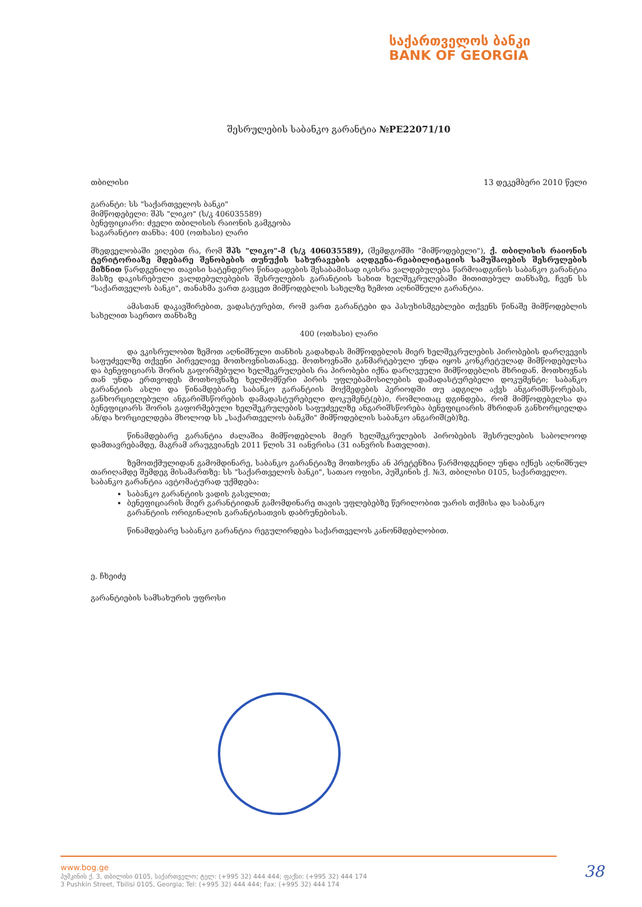საქართველოს ბანკი
BANK OF GEORGIA
შესრულების საბანკო გარანტია №PE22071/10
თბილისი 13 დეკემბერი 2010 წელი
გარანტი: სს "საქართველოს ბანკი"
მიმწოდებელი: შპს "ლიკო" (ს/კ 406035589)
ბენეფიციარი: ძველი თბილისის რაიონის გამგეობა
საგარანტიო თანხა: 400 (ოთხასი) ლარი
მხედველობაში ვიღებთ რა, რომ შპს "ლიკო"-მ (ს/კ 406035589), (შემდგომში "მიმწოდებელი"), ქ. თბილისის რაიონის ტერიტორიაზე მდებარე შენობების თუნუქის სახურავების აღდგენა-რეაბილიტაციის სამუშაოების შესრულების მიზნით წარდგენილი თავისი სატენდერო წინადადების შესაბამისად იკისრა ვალდებულება წარმოადგინოს საბანკო გარანტია მასზე დაკისრებული ვალდებულებების შესრულების გარანტიის სახით ხელშეკრულებაში მითითებულ თანხაზე, ჩვენ სს "საქართველოს ბანკი", თანახმა ვართ გავცეთ მიმწოდებლის სახელზე ზემოთ აღნიშნული გარანტია.
ამასთან დაკავშირებით, ვადასტურებთ, რომ ვართ გარანტები და პასუხისმგებლები თქვენს წინაშე მიმწოდებლის სახელით საერთო თანხაზე
400 (ოთხასი) ლარი
და ვკისრულობთ ზემოთ აღნიშნული თანხის გადახდას მიმწოდებლის მიერ ხელშეკრულების პირობების დარღვევის საფუძველზე თქვენი პირველივე მოთხოვნისთანავე. მოთხოვნაში განმარტებული უნდა იყოს კონკრეტულად მიმწოდებელსა და ბენეფიციარს შორის გაფორმებული ხელშეკრულების რა პირობები იქნა დარღვეული მიმწოდებლის მხრიდან. მოთხოვნას თან უნდა ერთვოდეს მოთხოვნაზე ხელმომწერი პირის უფლებამოსილების დამადასტურებელი დოკუმენტი; საბანკო გარანტიის ასლი და წინამდებარე საბანკო გარანტიის მოქმედების პერიოდში თუ ადგილი აქვს ანგარიშსწორებას, განხორციელებული ანგარიშსწორების დამადასტურებელი დოკუმენტ(ებ)ი, რომლითაც დგინდება, რომ მიმწოდებელსა და ბენეფიციარს შორის გაფორმებული ხელშეკრულების საფუძველზე ანგარიშსწორება ბენეფიციარის მხრიდან განხორციელდა ან/და ხორციელდება მხოლოდ სს „საქართველოს ბანკში" მიმწოდებლის საბანკო ანგარიშ(ებ)ზე.
წინამდებარე გარანტია ძალაშია მიმწოდებლის მიერ ხელშეკრულების პირობების შესრულების საბოლოოდ დამთავრებამდე, მაგრამ არაუგვიანეს 2011 წლის 31 იანვრისა (31 იანვრის ჩათვლით).
ზემოთქმულიდან გამომდინარე, საბანკო გარანტიაზე მოთხოვნა ან პრეტენზია წარმოდგენილ უნდა იქნეს აღნიშნულ თარიღამდე შემდეგ მისამართზე: სს "საქართველოს ბანკი", სათაო ოფისი, პუშკინის ქ. №3, თბილისი 0105, საქართველო.
საბანკო გარანტია ავტომატურად უქმდება:
საბანკო გარანტიის ვადის გასვლით;
ბენეფიციარის მიერ გარანტიიდან გამომდინარე თავის უფლებებზე წერილობით უარის თქმისა და საბანკო გარანტიის ორიგინალის გარანტისათვის დაბრუნებისას.
წინამდებარე საბანკო გარანტია რეგულირდება საქართველოს კანონმდებლობით.
ე. ჩხეიძე
გარანტიების სამსახურის უფროსი
www.bog.ge
პუშკინის ქ. 3, თბილისი 0105, საქართველო; ტელ: (+995 32) 444 444; ფაქსი: (+995 32) 444 174
3 Pushkin Street, Tbilisi 0105, Georgia; Tel: (+995 32) 444 444; Fax: (+995 32) 444 174
38